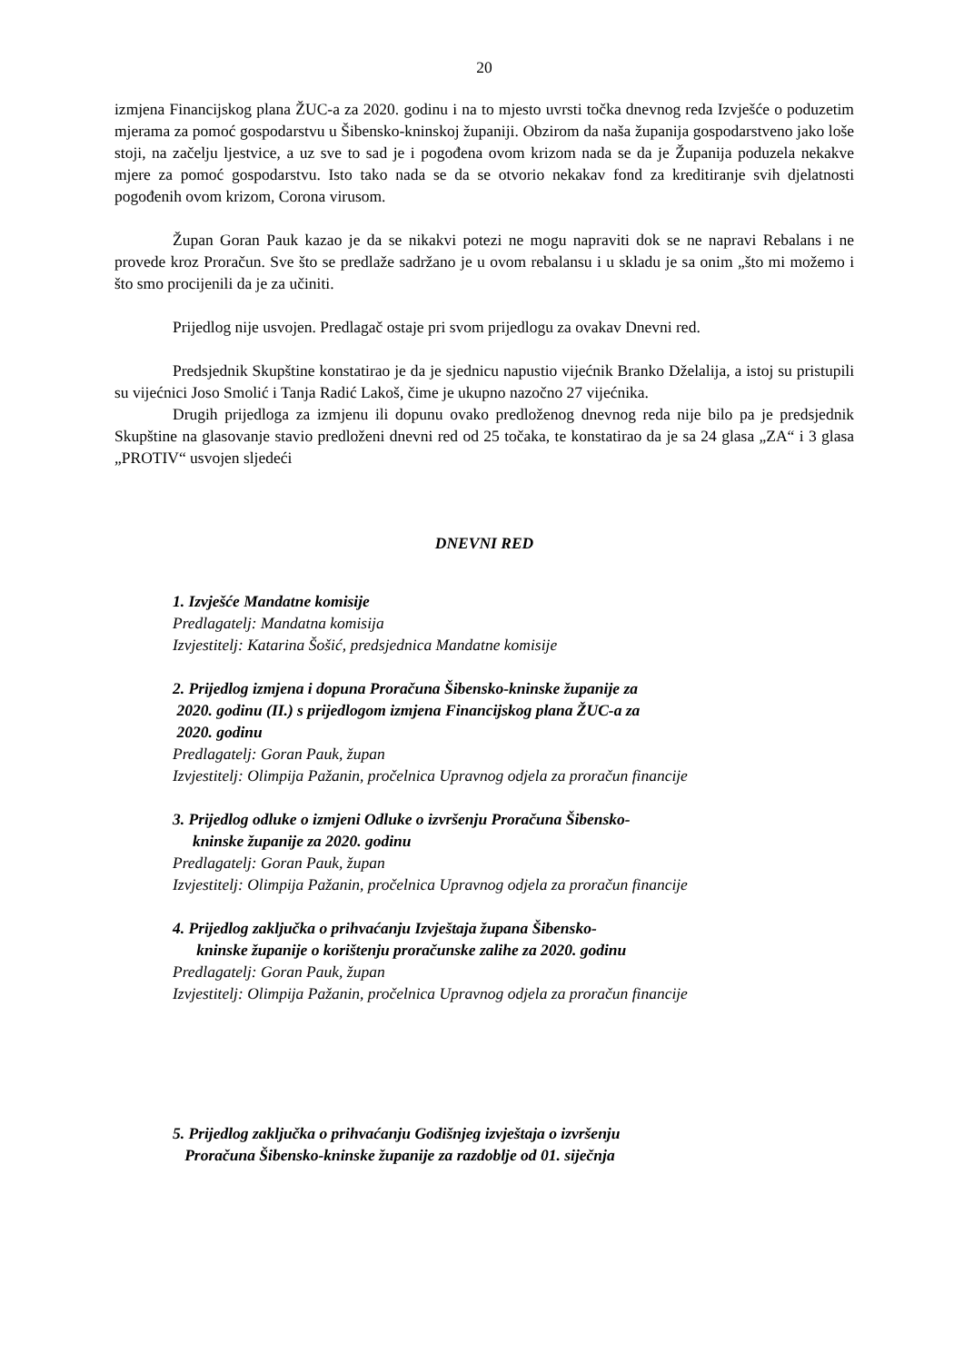20
izmjena Financijskog plana ŽUC-a za 2020. godinu i na to mjesto uvrsti točka dnevnog reda Izvješće o poduzetim mjerama za pomoć gospodarstvu u Šibensko-kninskoj županiji. Obzirom da naša županija gospodarstveno jako loše stoji, na začelju ljestvice, a uz sve to sad je i pogođena ovom krizom nada se da je Županija poduzela nekakve mjere za pomoć gospodarstvu. Isto tako nada se da se otvorio nekakav fond za kreditiranje svih djelatnosti pogođenih ovom krizom, Corona virusom.
Župan Goran Pauk kazao je da se nikakvi potezi ne mogu napraviti dok se ne napravi Rebalans i ne provede kroz Proračun. Sve što se predlaže sadržano je u ovom rebalansu i u skladu je sa onim „što mi možemo i što smo procijenili da je za učiniti.
Prijedlog nije usvojen. Predlagač ostaje pri svom prijedlogu za ovakav Dnevni red.
Predsjednik Skupštine konstatirao je da je sjednicu napustio vijećnik Branko Dželalija, a istoj su pristupili su vijećnici Joso Smolić i Tanja Radić Lakoš, čime je ukupno nazočno 27 vijećnika.
Drugih prijedloga za izmjenu ili dopunu ovako predloženog dnevnog reda nije bilo pa je predsjednik Skupštine na glasovanje stavio predloženi dnevni red od 25 točaka, te konstatirao da je sa 24 glasa „ZA“ i 3 glasa „PROTIV“ usvojen sljedeći
DNEVNI RED
1. Izvješće Mandatne komisije
Predlagatelj: Mandatna komisija
Izvjestitelj: Katarina Šošić, predsjednica Mandatne komisije
2. Prijedlog izmjena i dopuna Proračuna Šibensko-kninske županije za
2020. godinu (II.) s prijedlogom izmjena Financijskog plana ŽUC-a za
2020. godinu
Predlagatelj: Goran Pauk, župan
Izvjestitelj: Olimpija Pažanin, pročelnica Upravnog odjela za proračun financije
3. Prijedlog odluke o izmjeni Odluke o izvršenju Proračuna Šibensko-
kninske županije za 2020. godinu
Predlagatelj: Goran Pauk, župan
Izvjestitelj: Olimpija Pažanin, pročelnica Upravnog odjela za proračun financije
4. Prijedlog zaključka o prihvaćanju Izvještaja župana Šibensko-
kninske županije o korištenju proračunske zalihe za 2020. godinu
Predlagatelj: Goran Pauk, župan
Izvjestitelj: Olimpija Pažanin, pročelnica Upravnog odjela za proračun financije
5. Prijedlog zaključka o prihvaćanju Godišnjeg izvještaja o izvršenju
Proračuna Šibensko-kninske županije za razdoblje od 01. siječnja